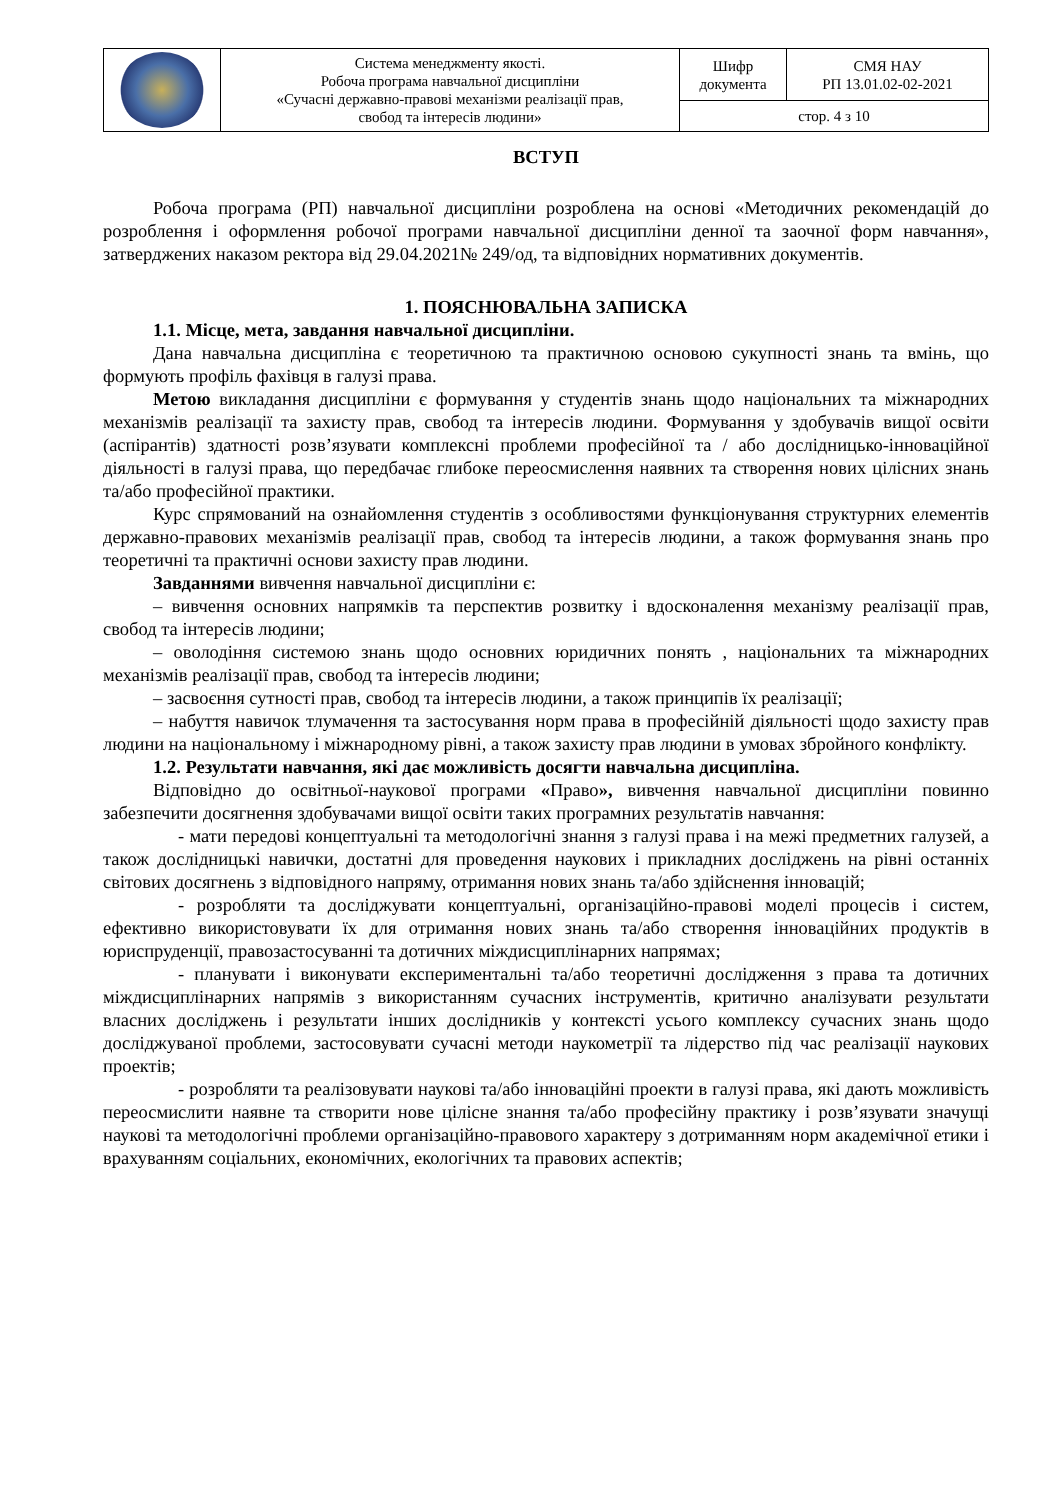| | Система менеджменту якості. Робоча програма навчальної дисципліни «Сучасні державно-правові механізми реалізації прав, свобод та інтересів людини» | Шифр документа | СМЯ НАУ РП 13.01.02-02-2021 |
| | | стор. 4 з 10 | |
ВСТУП
Робоча програма (РП) навчальної дисципліни розроблена на основі «Методичних рекомендацій до розроблення і оформлення робочої програми навчальної дисципліни денної та заочної форм навчання», затверджених наказом ректора від 29.04.2021№ 249/од, та відповідних нормативних документів.
1. ПОЯСНЮВАЛЬНА ЗАПИСКА
1.1. Місце, мета, завдання навчальної дисципліни.
Дана навчальна дисципліна є теоретичною та практичною основою сукупності знань та вмінь, що формують профіль фахівця в галузі права.
Метою викладання дисципліни є формування у студентів знань щодо національних та міжнародних механізмів реалізації та захисту прав, свобод та інтересів людини. Формування у здобувачів вищої освіти (аспірантів) здатності розв’язувати комплексні проблеми професійної та / або дослідницько-інноваційної діяльності в галузі права, що передбачає глибоке переосмислення наявних та створення нових цілісних знань та/або професійної практики.
Курс спрямований на ознайомлення студентів з особливостями функціонування структурних елементів державно-правових механізмів реалізації прав, свобод та інтересів людини, а також формування знань про теоретичні та практичні основи захисту прав людини.
Завданнями вивчення навчальної дисципліни є:
– вивчення основних напрямків та перспектив розвитку і вдосконалення механізму реалізації прав, свобод та інтересів людини;
– оволодіння системою знань щодо основних юридичних понять , національних та міжнародних механізмів реалізації прав, свобод та інтересів людини;
– засвоєння сутності прав, свобод та інтересів людини, а також принципів їх реалізації;
– набуття навичок тлумачення та застосування норм права в професійній діяльності щодо захисту прав людини на національному і міжнародному рівні, а також захисту прав людини в умовах збройного конфлікту.
1.2. Результати навчання, які дає можливість досягти навчальна дисципліна.
Відповідно до освітньої-наукової програми «Право», вивчення навчальної дисципліни повинно забезпечити досягнення здобувачами вищої освіти таких програмних результатів навчання:
- мати передові концептуальні та методологічні знання з галузі права і на межі предметних галузей, а також дослідницькі навички, достатні для проведення наукових і прикладних досліджень на рівні останніх світових досягнень з відповідного напряму, отримання нових знань та/або здійснення інновацій;
- розробляти та досліджувати концептуальні, організаційно-правові моделі процесів і систем, ефективно використовувати їх для отримання нових знань та/або створення інноваційних продуктів в юриспруденції, правозастосуванні та дотичних міждисциплінарних напрямах;
- планувати і виконувати експериментальні та/або теоретичні дослідження з права та дотичних міждисциплінарних напрямів з використанням сучасних інструментів, критично аналізувати результати власних досліджень і результати інших дослідників у контексті усього комплексу сучасних знань щодо досліджуваної проблеми, застосовувати сучасні методи наукометрії та лідерство під час реалізації наукових проектів;
- розробляти та реалізовувати наукові та/або інноваційні проекти в галузі права, які дають можливість переосмислити наявне та створити нове цілісне знання та/або професійну практику і розв’язувати значущі наукові та методологічні проблеми організаційно-правового характеру з дотриманням норм академічної етики і врахуванням соціальних, економічних, екологічних та правових аспектів;